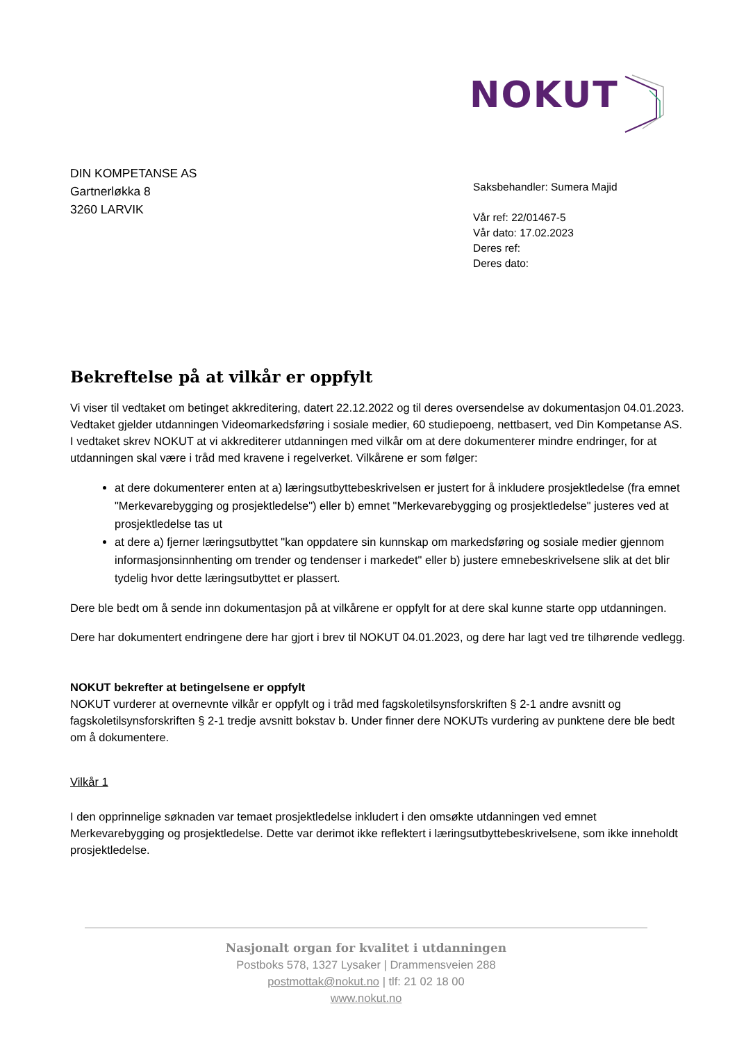NOKUT
DIN KOMPETANSE AS
Gartnerløkka 8
3260 LARVIK
Saksbehandler: Sumera Majid
Vår ref: 22/01467-5
Vår dato: 17.02.2023
Deres ref:
Deres dato:
Bekreftelse på at vilkår er oppfylt
Vi viser til vedtaket om betinget akkreditering, datert 22.12.2022 og til deres oversendelse av dokumentasjon 04.01.2023. Vedtaket gjelder utdanningen Videomarkedsføring i sosiale medier, 60 studiepoeng, nettbasert, ved Din Kompetanse AS. I vedtaket skrev NOKUT at vi akkrediterer utdanningen med vilkår om at dere dokumenterer mindre endringer, for at utdanningen skal være i tråd med kravene i regelverket. Vilkårene er som følger:
at dere dokumenterer enten at a) læringsutbyttebeskrivelsen er justert for å inkludere prosjektledelse (fra emnet "Merkevarebygging og prosjektledelse") eller b) emnet "Merkevarebygging og prosjektledelse" justeres ved at prosjektledelse tas ut
at dere a) fjerner læringsutbyttet "kan oppdatere sin kunnskap om markedsføring og sosiale medier gjennom informasjonsinnhenting om trender og tendenser i markedet" eller b) justere emnebeskrivelsene slik at det blir tydelig hvor dette læringsutbyttet er plassert.
Dere ble bedt om å sende inn dokumentasjon på at vilkårene er oppfylt for at dere skal kunne starte opp utdanningen.
Dere har dokumentert endringene dere har gjort i brev til NOKUT 04.01.2023, og dere har lagt ved tre tilhørende vedlegg.
NOKUT bekrefter at betingelsene er oppfylt
NOKUT vurderer at overnevnte vilkår er oppfylt og i tråd med fagskoletilsynsforskriften § 2-1 andre avsnitt og fagskoletilsynsforskriften § 2-1 tredje avsnitt bokstav b. Under finner dere NOKUTs vurdering av punktene dere ble bedt om å dokumentere.
Vilkår 1
I den opprinnelige søknaden var temaet prosjektledelse inkludert i den omsøkte utdanningen ved emnet Merkevarebygging og prosjektledelse. Dette var derimot ikke reflektert i læringsutbyttebeskrivelsene, som ikke inneholdt prosjektledelse.
Nasjonalt organ for kvalitet i utdanningen
Postboks 578, 1327 Lysaker | Drammensveien 288
postmottak@nokut.no | tlf: 21 02 18 00
www.nokut.no